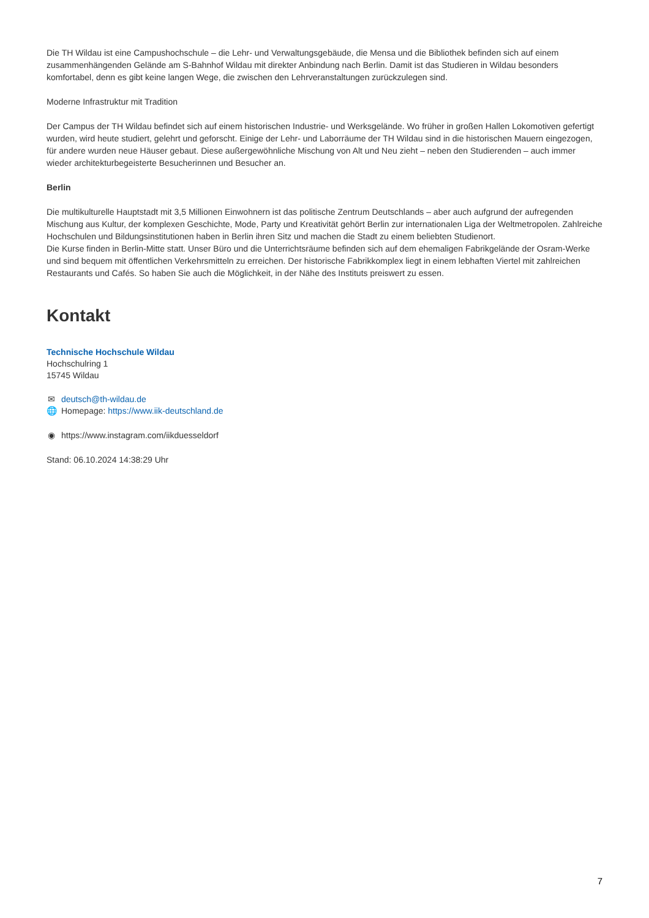Die TH Wildau ist eine Campushochschule – die Lehr- und Verwaltungsgebäude, die Mensa und die Bibliothek befinden sich auf einem zusammenhängenden Gelände am S-Bahnhof Wildau mit direkter Anbindung nach Berlin. Damit ist das Studieren in Wildau besonders komfortabel, denn es gibt keine langen Wege, die zwischen den Lehrveranstaltungen zurückzulegen sind.
Moderne Infrastruktur mit Tradition
Der Campus der TH Wildau befindet sich auf einem historischen Industrie- und Werksgelände. Wo früher in großen Hallen Lokomotiven gefertigt wurden, wird heute studiert, gelehrt und geforscht. Einige der Lehr- und Laborräume der TH Wildau sind in die historischen Mauern eingezogen, für andere wurden neue Häuser gebaut. Diese außergewöhnliche Mischung von Alt und Neu zieht – neben den Studierenden – auch immer wieder architekturbegeisterte Besucherinnen und Besucher an.
Berlin
Die multikulturelle Hauptstadt mit 3,5 Millionen Einwohnern ist das politische Zentrum Deutschlands – aber auch aufgrund der aufregenden Mischung aus Kultur, der komplexen Geschichte, Mode, Party und Kreativität gehört Berlin zur internationalen Liga der Weltmetropolen. Zahlreiche Hochschulen und Bildungsinstitutionen haben in Berlin ihren Sitz und machen die Stadt zu einem beliebten Studienort.
Die Kurse finden in Berlin-Mitte statt. Unser Büro und die Unterrichtsräume befinden sich auf dem ehemaligen Fabrikgelände der Osram-Werke und sind bequem mit öffentlichen Verkehrsmitteln zu erreichen. Der historische Fabrikkomplex liegt in einem lebhaften Viertel mit zahlreichen Restaurants und Cafés. So haben Sie auch die Möglichkeit, in der Nähe des Instituts preiswert zu essen.
Kontakt
Technische Hochschule Wildau
Hochschulring 1
15745 Wildau
✉ deutsch@th-wildau.de
🌐 Homepage: https://www.iik-deutschland.de
◉ https://www.instagram.com/iikduesseldorf
Stand: 06.10.2024 14:38:29 Uhr
7